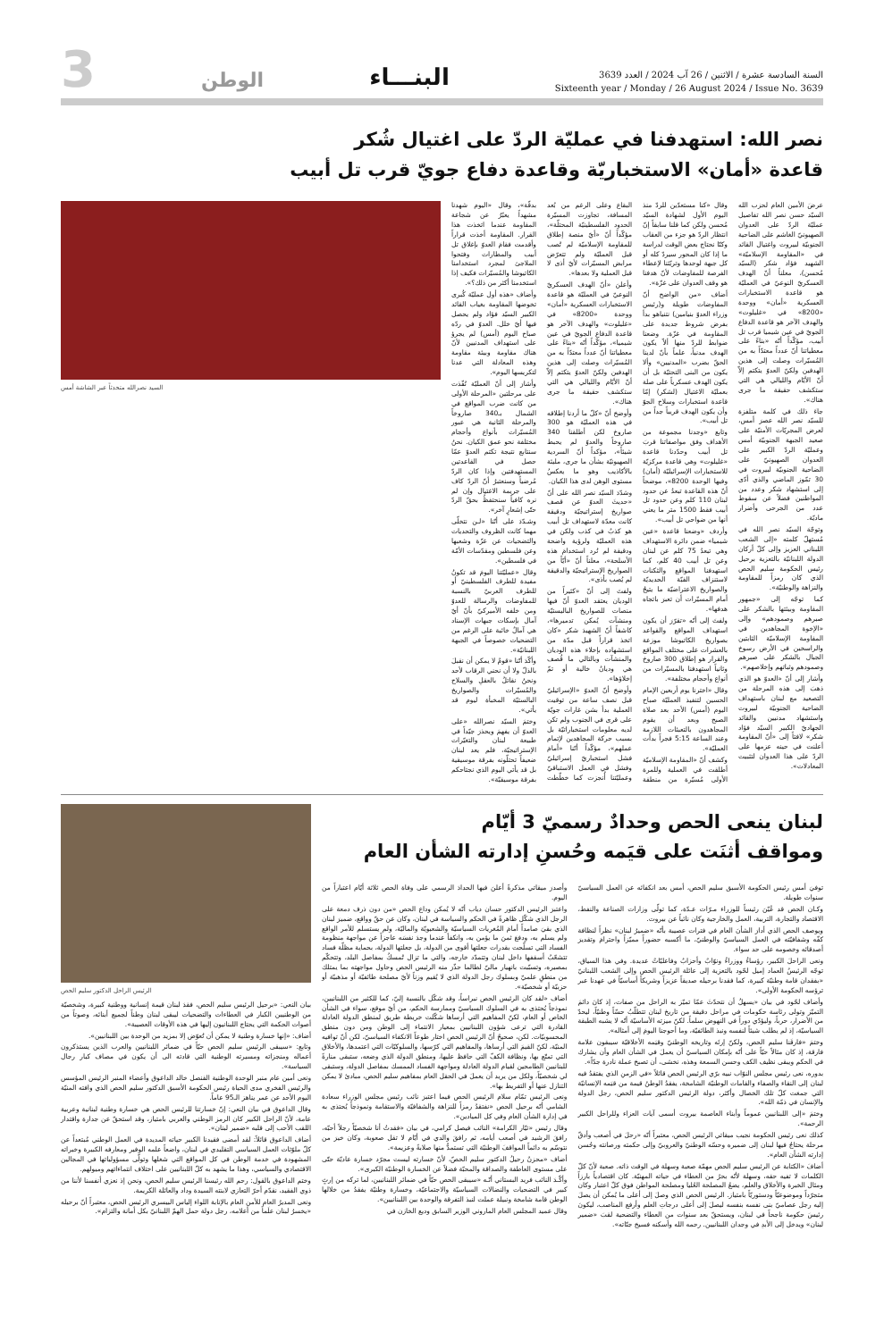السنة السادسة عشرة / الاثنين / 26 آب 2024 / العدد 3639
Sixteenth year / Monday / 26 August 2024 / Issue No. 3639
البنـــاء
الوطن
3
نصر الله: استهدفنا في عمليّة الردّ على اغتيال شُكر
قاعدة «أمان» الاستخباريّة وقاعدة دفاع جويّ قرب تل أبيب
عرضَ الأمين العام لحزب الله السيّد حسن نصر الله تفاصيل عمليّة الردّ على العدوان الصهيونيّ الغاشم على الضاحية الجنوبيّة لبيروت واغتيال القائد في «المقاومة الإسلاميّة» الشهيد فؤاد شكر (السيّد مُحسن)، معلناً أنّ الهدف العسكريّ النوعيّ في العمليّة هو قاعدة الاستخبارات العسكرية «أمان» ووحدة «8200» في «غليلوت» والهدف الآخر هو قاعدة الدفاع الجويّ في عين شيميا قرب تل أبيب، مؤكّداً أنّه «بناءً على معطياتنا أنّ عدداً معتدّاً به من المُسيّرات وصلت إلى هذين الهدفين ولكنّ العدوّ يتكتم إلاّ أنّ الأيّام والليالي هي التي ستكشف حقيقة ما جرى هناك».
جاءَ ذلك في كلمة متلفزة للسيّد نصر الله عصرَ أمس، لعرض المجريّات الأمنيّة على صعيد الجبهة الجنوبيّة أمس وعمليّة الردّ الكبير على العدوان الصهيونيّ على الضاحية الجنوبيّة لبيروت في 30 تمّوز الماضي والذي أدّى إلى استشهاد شكر وعدد من المواطنين فضلاً عن سقوط عدد من الجرحى وأضرار ماديّة.
وتوجّهَ السيّد نصر الله في مُستهلّ كلمته «إلى الشعب اللبناني العزيز وإلى كلّ أركان الدولة اللبنانيّة بالتعزية برحيل رئيس الحكومة سليم الحص الذي كان رمزاً للمقاومة والنزاهة والوطنيّة».
كما توجّه إلى «جمهور المقاومة وبيئتها بالشكر على صبرهم وصمودهم» وإلى «الإخوة المجاهدين في المقاومة الإسلاميّة الثابتين والراسخين في الأرض رسوخ الجبال بالشكر على صبرهم وصمودهم وثباتهم وإخلاصهم».
وأشار إلى أنّ «العدوّ هو الذي ذهبَ إلى هذه المرحلة من التصعيد مع لبنان باستهداف الضاحية الجنوبيّة لبيروت واستشهاد مدنيين والقائد الجهاديّ الكبير السيّد فؤاد شكر» لافتاً إلى «أنّ المقاومة أعلنت في حينه عزمها على الردّ على هذا العدوان لتثبيت المعادلات».
وقال «كنا مستعدّين للردّ منذ اليوم الأول لشهادة السيّد مُحسن ولكن كما قلنا سابقاً إنّ انتظار الردّ هو جزء من العقاب وكنّا نحتاج بعض الوقت لدراسة ما إذا كان المحور سيردّ كله أو كل جبهة لوحدها وتريّثنا لإعطاء الفرصة للمفاوضات لأنّ هدفنا هو وقف العدوان على غزّة».
أضاف «من الواضح أنّ المفاوضات طويلة و(رئيس وزراء العدوّ بنيامين) نتنياهو بدأ بفرض شروط جديدة على المقاومة في غزّة. وضعنا ضوابط للردّ منها ألاّ يكون الهدف مدنياً، علماً بأنّ لدينا الحقّ بضرب «المدنيين» وألا يكون من البنى التحتيّة بل أن يكون الهدف عسكرياً على صلة بعمليّة الاغتيال (لشكر) إمّا قاعدة استخبارات وسلاح الجوّ وأن يكون الهدف قريباً جداً من تل أبيب».
وتابع «وجدنا مجموعة من الأهداف وفق مواصفاتنا قربَ تل أبيب وحدّدنا قاعدة «غليلوت» وهي قاعدة مركزيّة للاستخبارات الإسرائيليّة (أمان) وفيها الوحدة 8200»، موضحاً أنّ هذه القاعدة تبعدُ عن حدود لبنان 110 كلم وعن حدود تل أبيب فقط 1500 متر ما يعني أنها من ضواحي تل أبيب».
وأردف «وضعنا قاعدة «عين شيميا» ضمن دائرة الاستهداف وهي تبعدُ 75 كلم عن لبنان وعن تل أبيب 40 كلم، كما استهدفنا المواقع والثكنات لاستنزاف القبّة الحديديّة والصواريخ الاعتراضيّة ما يتيحُ أمام المسيّرات أن تعبرَ باتجاه هدفها».
ولفتَ إلى أنّه «تقرّرَ أن يكون استهداف المواقع والقواعد بصواريخ الكاتيوشا موزعة بالعشرات على مختلف المواقع والقرار هو إطلاق 300 صاروخ وثانياً استهدفنا بالمسيّرات من أنواع وأحجام مختلفة».
وقال «اخترنا يوم أربعين الإمام الحسين لتنفيذ العمليّة صباح اليوم (أمس) الأحد بعد صلاة الصبح وبعد أن يقوم المجاهدون بالتعبئات اللازمة وعند الساعة 5:15 فجراً بدأت العمليّة».
وكشف أنّ «المقاومة الإسلاميّة أطلقت في العملية وللمرة الأولى مُسيّرة من منطقة البقاع وعلى الرغم من بُعد المسافة، تجاوزت المسيّرة الحدود الفلسطينيّة المحتلّة»، مؤكّداً أنّ «أيّ منصة إطلاق للمقاومة الإسلاميّة لم تُصب قبل العمليّة ولم تتعرّض مرابض المسيّرات لأيّ أذى لا قبل العملية ولا بعدها».
وأعلنَ «أنّ الهدف العسكريّ النوعيّ في العمليّة هو قاعدة الاستخبارات العسكرية «أمان» ووحدة «8200» في «غليلوت» والهدف الآخر هو قاعدة الدفاع الجويّ في عين شيميا»، مؤكّداً أنّه «بناءً على معطياتنا أنّ عدداً معتدّاً به من المُسيّرات وصلت إلى هذين الهدفين ولكنّ العدوّ يتكتم إلاّ أنّ الأيّام والليالي هي التي ستكشف حقيقة ما جرى هناك».
وأوضحَ أنّ «كلّ ما أردنا إطلاقه في هذه العمليّة هو 300 صاروخ لكن أطلقنا 340 صاروخاً والعدوّ لم يحبط شيئاً»، مؤكداً أنّ السردية الصهيونيّة بشأن ما جرى، مليئة بالأكاذيب وهو ما يعكسُ مستوى الوهن لدى هذا الكيان.
وشدّدَ السيّد نصر الله على أنّ «حديثَ العدوّ عن قصف صواريخ إستراتيجيّة ودقيقة كانت معدّة لاستهداف تل أبيب هو كذبٌ في كذب ولكن في هذه العمليّة ولرؤية واضحة ودقيقة لم نُرد استخدامَ هذه الأسلحة»، معلناً أنّ «أيّاً من الصواريخ الإستراتيجيّة والدقيقة لم يُصب بأذى».
ولفتَ إلى أنّ «كثيراً من الوديان يعتقد العدوّ أنّ فيها منصات للصواريخ الباليستيّة ومنشآت يُمكن تدميرها»، كاشفاً أنّ الشهيدَ شكر «كان اتخذ قراراً قبل مدّة من استشهاده بإخلاء هذه الوديان والمنشآت وبالتالي ما قُصف هي وديانٌ خالية أو تمّ إخلاؤها».
وأوضحَ أنّ العدوّ «الإسرائيليّ قبل نصف ساعة من توقيت العملية بدأ بشن غارات جويّة على قرى في الجنوب ولم تكن لديه معلومات استخباراتيّة بل بسبب حركة المجاهدين لإتمام عملهم»، مؤكّداً أنّنا «أمامَ فشل استخباريّ إسرائيليّ وفشل في العمل الاستباقيّ وعمليّتنا أُنجزت كما خطّطت بدقّة»، وقال «اليوم شهدنا مشهداً يعبّرُ عن شجاعة المقاومة عندما اتخذت هذا القرار. المقاومة أخذت قراراً وأقدمت فقامَ العدوّ بإغلاق تل أبيب والمطارات وفتحوا الملاجئ لمجرد استخدامنا الكاتيوشا والمُسيّرات فكيف إذا استخدمنا أكثر من ذلك؟».
وأضاف «هذه أول عمليّة كُبرى تخوضها المقاومة بغياب القائد الكبير السيّد فؤاد ولم يحصل فيها أيّ خلل. العدوّ في ردّه صباح اليوم (أمس) لم يجرؤ على استهداف المدنيين لأنّ هناك مقاومة وبيئة مقاومة وهذه المعادلة التي عدنا لتكريسها اليوم».
وأشارَ إلى أنّ العمليّة نُفّذت على مرحلتين «المرحلة الأولى من كانت ضرب المواقع في الشمال بـ340 صاروخاً والمرحلة الثانية هي عبور المُسيّرات بأنواع وأحجام مختلفة نحو عمق الكيان. نحنُ سنتابع نتيجة تكتم العدوّ عمّا حصل في القاعدتين المستهدفتين وإذا كان الردّ مُرضياً وسنعتبرُ أنّ الردّ كاف على جريمة الاغتيال وإن لم نره كافياً سنحتفظُ بحقّ الردّ حتّى إشعارٍ آخر».
وشـدّدَ على أنّنا «لـن نتخلّى مهما كانت الظروف والتحديات والتضحيات عن غزّة وشعبها وعن فلسطين ومقدّسات الأمّة في فلسطين».
وقال «عمليّتنا اليومَ قد تكونُ مفيدة للطرف الفلسطينيّ أو للطرف العربيّ بالنسبة للمفاوضات والرسالة للعدوّ ومن خلفه الأميركيّ بأنّ أيّ آمال بإسكات جبهات الإسناد هي آمالٌ خائبة على الرغم من التضحيات خصوصاً في الجبهة اللبنانيّة».
وأكّدَ أنّنا «قومٌ لا يمكن أن نقبلَ بالذلّ ولا أن نحني الرقاب لأحد ونحنُ نقاتلُ بالعقلِ والسلاح والمُسيّرات والصواريخ البالستيّة المخبأة ليوم قد يأتي».
وختمَ السيّد نصرالله «على العدوّ أن يفهمَ ويحذرَ جيّداً في طبيعة لبنان والتغيّرات الإستراتيجيّة، فلم يعد لبنان ضعيفاً تحتلّونه بفرقة موسيقية بل قد يأتي اليوم الذي نجتاحكم بفرقة موسيقيّة».
السيد نصرالله متحدثاً عبر الشاشة أمس
لبنان ينعى الحص وحدادٌ رسميّ 3 أيّام
ومواقف أثنَت على قيَمه وحُسنِ إدارته الشأن العام
توفيَ أمس رئيس الحكومة الأسبق سليم الحص، أمس بعد انكفائه عن العمل السياسيّ سنوات طويلة.
وكـان الحص قد عُيّنَ رئيساً للوزراء مـرّات عـدّة، كما تولّى وزارات الصناعة والنفط، الاقتصاد والتجارة، التربية، العمل والخارجية وكان نائباً عن بيروت.
ويوصف الحص الذي أدارَ الشأنَ العام في فترات عصيبة بأنّه «ضميرُ لبنان» نظراً لنظافة كفّه وشفافيّته في العمل السياسيّ والوطنيّ، ما أكسبه حضوراً مميّزاً واحترامَ وتقديرَ أصدقائه وخصومه على حد سواء.
ونعى الراحلَ الكبير، رؤساءُ ووزراءُ ونوّابٌ وأحزابٌ وفاعليّاتٌ عديدة. وفي هذا السياق، توجّه الرئيسُ العماد إميل لحّود بالتعزية إلى عائلة الرئيس الحص وإلى الشعب اللبنانيّ «بفقدان قامة وطنيّة كبيرة، كما فقدنا برحيله صديقاً عزيزاً وشريكاً أساسيّاً في عهدنا عبر ترؤسه الحكومة الأولى».
وأضاف لحّود في بيان «يسهلُ أن نتحدّثَ عمّا تميّز به الراحل من صفات، إذ كانَ دائمَ التميّز وتولى رئاسة حكومات في مراحل دقيقة من تاريخ لبنان تتطلّبُ حسّاً وطنيّاً، ليحدّ من الأضرار، حرباً، وليؤدّي دوراً في النهوض سلماً. لكنّ ميزته الأساسيّة أنّه لا يشبه الطبقة السياسيّة، إذ لم يطلب شيئاً لنفسه ونبذ الطائفيّة، وما أحوجنا اليومَ إلى أمثاله».
وختمَ «فارقَنا سليم الحص، ولكنّ إرثَه وتاريخه الوطنيّ وقيَمه الأخلاقيّة سيبقون علامة فارقة، إذ كان مثالاً حيّاً على أنّه بإمكان السياسيّ أن يعملَ في الشأن العام وأن يشارك في الحكم ويبقى نظيف الكف وحسن السمعة وهذه، نخشى، أن تصبحَ عملة نادرة جدّاً».
بدوره، نعى رئيس مجلس النوّاب نبيه برّي الرئيس الحص قائلاً «في الزمنِ الذي يفتقدُ فيه لبنان إلى النقاء والصفاء والقامات الوطنيّة الشامخة، يفقدُ الوطنُ قيمة من قيَمه الإنسانيّة التي جمعَت كلّ تلك الخصال وأكثر، دولة الرئيس الدكتور سليم الحص، رجل الدولة والإنسان في ذمّة الله».
وختمَ «إلى اللبنانيين عموماً وأبناء العاصمة بيروت أسمى آيات العزاء وللراحل الكبير الرحمة».
كذلك نعى رئيس الحكومة نجيب ميقاتي الرئيس الحص، معتبراً أنّه «رحلَ في أصعب وأدقّ مرحلة يحتاجُ فيها لبنان إلى ضميره وحسّه الوطنيّ والعروبيّ وإلى حكمته ورصانته وحُسن إدارته الشأن العام».
أضافَ «الكتابة عن الرئيس سليم الحص مهمّة صعبة وسهلة في الوقت ذاته. صعبة لأنّ كلّ الكلمات لا تفيه حقه، وسهلة لأنّه بحرٌ من العطاء في حياته المهنيّة. كان اقتصادياً بارزاً ومثال الخبرة والأخلاق والعلم، يضعُ المصلحة العُليا ومصلحة المواطن فوق كلّ اعتبار وكان متجرّداً وموضوعيّاً ودستوريّاً بامتياز. الرئيس الحص الذي وصلَ إلى أعلى ما يُمكن أن يصلَ إليه رجل عصاميّ بنى نفسه بنفسه ليصلَ إلى أعلى درجاتِ العلم وأرفع المناصب، ليكونَ رئيسَ حكومة ناجحاً في لبنان، ويستحقّ بعد سنوات من العطاء والتضحية لقبَ «ضمير لبنان» ويدخل إلى الأبدِ في وجدان اللبنانيين. رحمه الله وأسكنه فسيحَ جنّاته».
وأصدرَ ميقاتي مذكرةً أعلنَ فيها الحدادَ الرسمي على وفاة الحص ثلاثة أيّام اعتباراً من اليوم.
واعتبرَ الرئيس الدكتور حسان دياب أنّه لا يُمكن وداع الحص «من دون ذرف دمعة على الرجل الذي شكّل ظاهرةً في الحكم والسياسة في لبنان، وكان عن حقّ وواقع، ضميرَ لبنان الذي بقيَ صامداً أمامَ المُغريات السياسيّة والشعبويّة والماليّة، ولم يستسلم للأمر الواقع ولم يسلم به، ودفعَ ثمنَ ما يؤمن به، وانكفأ عندما وجدَ نفسَه عاجزاً عن مواجهة منظومة الفساد التي تسلّحت بقدرات جعلتها أقوى من الدولة، بل جعلتها الدولة، بحماية مظلّة فساد تتشعّبُ أسقفها داخل لبنان وتتمدّد خارجه، والتي ما تزال تُمسكُ بمفاصل البلد، وتتحكّم بمصيره، وتسبّبت بانهيار ماليّ لطالما حذّرَ منه الرئيس الحص وحاول مواجهته بما يمتلك من منطقٍ علميّ وبسلوك رجل الدولة الذي لا يُقيم وزناً لأيّ مصلحة طائفيّة أو مذهبيّة أو حزبيّة أو شخصيّة».
أضاف «لقد كان الرئيس الحص نبراساً، وقد شكّل بالنسبة إليّ، كما للكثير من اللبنانيين، نموذجاً يُحتذى به في السلوك السياسيّ وممارسة الحكم، من أيّ موقع، سواء في الشأن الخاص أو العام، لكنّ المفاهيم التي أرساها شكّلت خريطة طريق لمنطق الدولة العادلة القادرة التي ترعى شؤون اللبنانيين بمعيار الانتماء إلى الوطن ومن دون منطق المحسوبيّات. لكن، صحيحٌ أنّ الرئيس الحص اختار طوعاً الانكفاء السياسيّ، لكن أنّ توافيه المنيّة، لكنّ القيمَ التي أرساها، والمفاهيم التي كرّسها، والسلوكيّات التي اعتمدها، والأخلاق التي تمتّع بها، ونظافة الكفّ التي حافظ عليها، ومنطق الدولة الذي وضعه، ستبقى منارةً للبنانيين الطامحين لقيام الدولة العادلة ومواجهة الفساد الممسك بمفاصل الدولة، وستبقى لي شخصيّاً، ولكل من يريد أن يعملَ في الحقل العام بمفاهيم سليم الحص، مبادئ لا يمكن التنازل عنها أو التفريط بها».
ونعى الرئيس تمّام سلام الرئيس الحص فيما اعتبرَ نائب رئيس مجلس الوزراء سعادة الشامي أنّه برحيل الحص «نفتقدُ رمزاً للنزاهة والشفافيّة والاستقامة ونموذجاً يُحتذى به في إدارة الشأن العام وفي كل الميادين».
وقال رئيس «تيّار الكرامة» النائب فيصل كرامي، في بيان «فقدتُ أنا شخصيّاً رجلاً أحبّه، رافقَ الرشيد في أصعب أيامه، ثم رافقَ والدي في أيّام لا تقل صعوبة، وكان خيرَ من نتوسّم به دائماً المواقفَ الوطنيّة التي تستمدُّ منها صلابةً وعزيمة».
أضاف «محزنٌ رحيلُ الدكتور سليم الحصّ، لأنّ خسارته ليست مجرّد خسارة عاديّة حتّى على مستوى العاطفة والصداقة والمحبّة فضلاً عن الخسارة الوطنيّة الكبرى».
وأكّـدَ النائب فريد البستاني أنّـه «سيبقى الحص حيّاً في ضمائر اللبنانيين، لما تركه من إرثٍ كبير في التضحيات والنضالات السياسيّة والاجتماعيّة، وخسارة وطنيّة يفقدُ من خلالها الوطن قامة شامخة ونبيلة عملت لنبذ التفرقة والوحدة بين اللبنانيين».
وقال عميد المجلس العام الماروني الوزير السابق وديع الخازن في
الرئيس الراحل الدكتور سليم الحص
بيان النعي: «برحيل الرئيس سليم الحص، فقدَ لبنان قيمة إنسانية ووطنية كبيرة، وشخصيّة من الوطنيين الكبار في العطاءات والتضحيات ليبقى لبنان وطناً لجميع أبنائه، وصوتاً من أصوات الحكمة التي يحتاج اللبنانيون إليها في هذه الأوقات العصيبة».
أضاف: «إنها خسارة وطنية لا يمكن أن تُعوّض إلا بمزيد من الوحدة بين اللبنانيين».
وتابع: «سيبقى الرئيس سليم الحص حيّاً في ضمائر اللبنانيين والعرب الذين يستذكرون أعماله ومنجزاته ومسيرته الوطنية التي قادته الى أن يكون في مصاف كبار رجال السياسة».
ونعى أمين عام منبر الوحدة الوطنية القنصل خالد الداعوق وأعضاء المنبر الرئيس المؤسس والرئيس الفخري مدى الحياة رئيس الحكومة الأسبق الدكتور سليم الحص الذي وافته المنيّة اليوم الأحد عن عمر يناهز الـ95 عاماً.
وقال الداعوق في بيان النعي: إنّ خسارتنا للرئيس الحص هي خسارة وطنية لبنانية وعربية عامة، لأنّ الراحل الكبير كان الرمز الوطني والعربي بامتياز، وقد استحقّ عن جدارة واقتدار اللقب الأحب إلى قلبه «ضمير لبنان».
أضاف الداعوق قائلاً: لقد أمضى فقيدنا الكبير حياته المديدة في العمل الوطني مُبتعداً عن كلّ ملوّثات العمل السياسي التقليدي في لبنان، واضعاً علمه الوفير ومعارفه الكبيرة وخبراته المشهودة في خدمة الوطن في كل المواقع التي شغلها وتولّى مسؤولياتها في المجالين الاقتصادي والسياسي، وهذا ما يشهد به كلّ اللبنانيين على اختلاف انتماءاتهم وميولهم.
وختم الداعوق بالقول: رحم الله رئيسنا الرئيس سليم الحص، ونحن إذ نعزي أنفسنا لأننا من ذوي الفقيد، نقدّم أحرّ التعازي لابنته السيدة وداد والعائلة الكريمة.
ونعى المديرُ العام للأمن العام بالإنابة اللواء إلياس البيسري الرئيس الحص، معتبراً أنّ برحيله «يخسرُ لبنان علَماً من أعلامه، رجل دولة حمل الهمّ اللبنانيّ بكل أمانة والتزام».